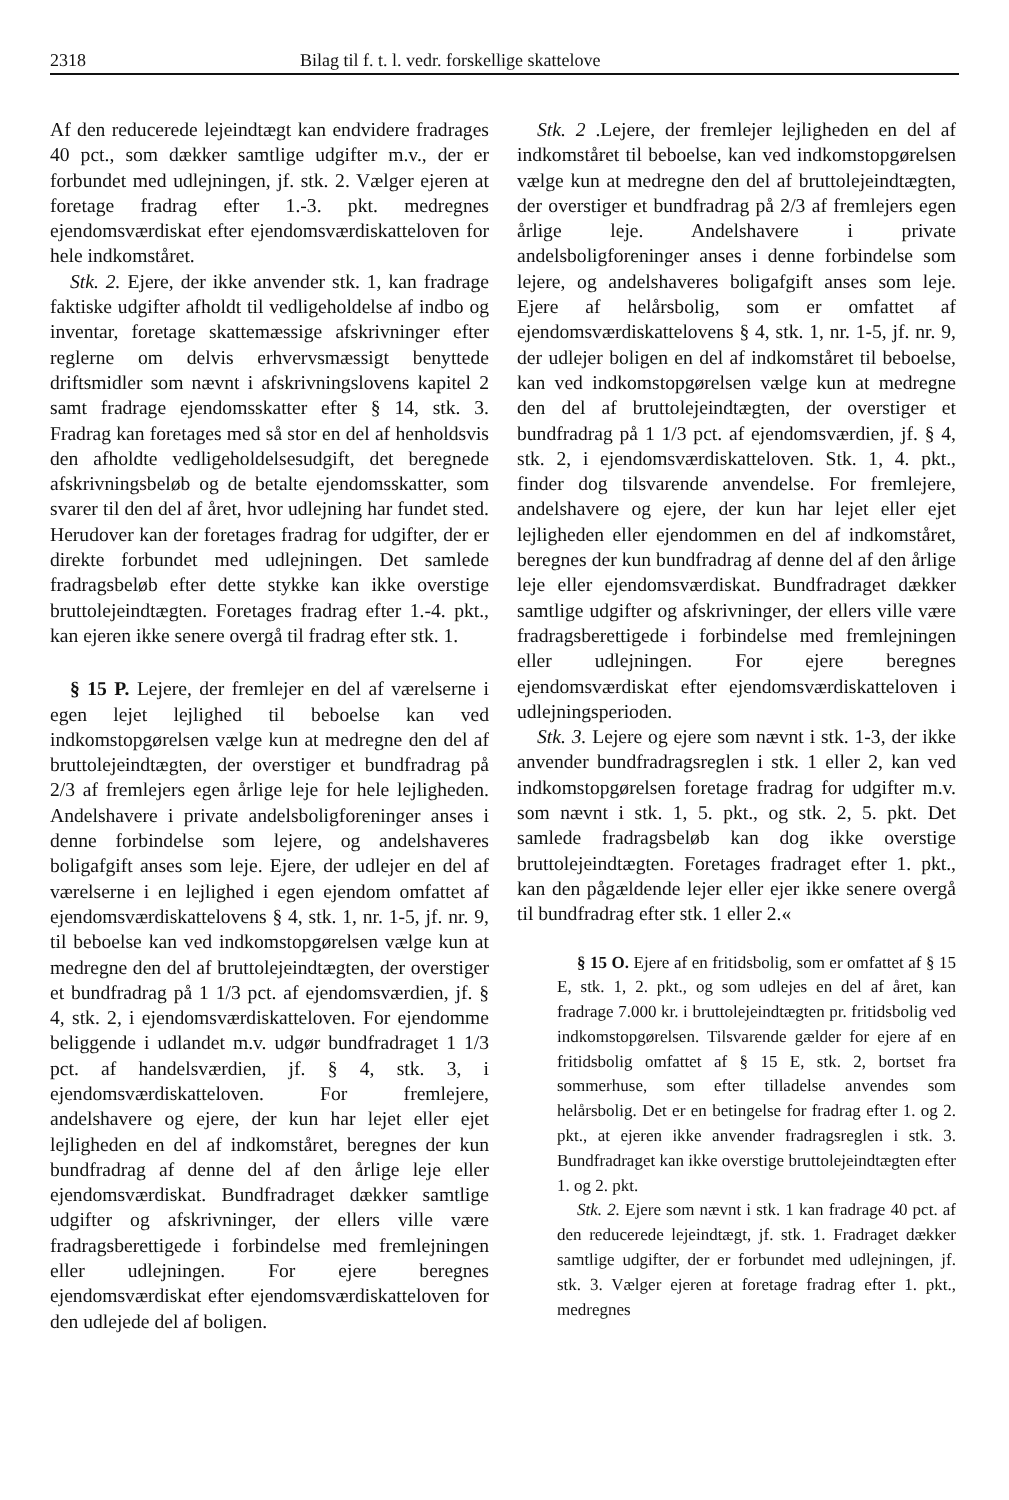2318 Bilag til f. t. l. vedr. forskellige skattelove
Af den reducerede lejeindtægt kan endvidere fradrages 40 pct., som dækker samtlige udgifter m.v., der er forbundet med udlejningen, jf. stk. 2. Vælger ejeren at foretage fradrag efter 1.-3. pkt. medregnes ejendomsværdiskat efter ejendomsværdiskatteloven for hele indkomståret.
Stk. 2. Ejere, der ikke anvender stk. 1, kan fradrage faktiske udgifter afholdt til vedligeholdelse af indbo og inventar, foretage skattemæssige afskrivninger efter reglerne om delvis erhvervsmæssigt benyttede driftsmidler som nævnt i afskrivningslovens kapitel 2 samt fradrage ejendomsskatter efter § 14, stk. 3. Fradrag kan foretages med så stor en del af henholdsvis den afholdte vedligeholdelsesudgift, det beregnede afskrivningsbeløb og de betalte ejendomsskatter, som svarer til den del af året, hvor udlejning har fundet sted. Herudover kan der foretages fradrag for udgifter, der er direkte forbundet med udlejningen. Det samlede fradragsbeløb efter dette stykke kan ikke overstige bruttolejeindtægten. Foretages fradrag efter 1.-4. pkt., kan ejeren ikke senere overgå til fradrag efter stk. 1.
§ 15 P. Lejere, der fremlejer en del af værelserne i egen lejet lejlighed til beboelse kan ved indkomstopgørelsen vælge kun at medregne den del af bruttolejeindtægten, der overstiger et bundfradrag på 2/3 af fremlejers egen årlige leje for hele lejligheden. Andelshavere i private andelsboligforeninger anses i denne forbindelse som lejere, og andelshaveres boligafgift anses som leje. Ejere, der udlejer en del af værelserne i en lejlighed i egen ejendom omfattet af ejendomsværdiskattelovens § 4, stk. 1, nr. 1-5, jf. nr. 9, til beboelse kan ved indkomstopgørelsen vælge kun at medregne den del af bruttolejeindtægten, der overstiger et bundfradrag på 1 1/3 pct. af ejendomsværdien, jf. § 4, stk. 2, i ejendomsværdiskatteloven. For ejendomme beliggende i udlandet m.v. udgør bundfradraget 1 1/3 pct. af handelsværdien, jf. § 4, stk. 3, i ejendomsværdiskatteloven. For fremlejere, andelshavere og ejere, der kun har lejet eller ejet lejligheden en del af indkomståret, beregnes der kun bundfradrag af denne del af den årlige leje eller ejendomsværdiskat. Bundfradraget dækker samtlige udgifter og afskrivninger, der ellers ville være fradragsberettigede i forbindelse med fremlejningen eller udlejningen. For ejere beregnes ejendomsværdiskat efter ejendomsværdiskatteloven for den udlejede del af boligen.
Stk. 2 .Lejere, der fremlejer lejligheden en del af indkomståret til beboelse, kan ved indkomstopgørelsen vælge kun at medregne den del af bruttolejeindtægten, der overstiger et bundfradrag på 2/3 af fremlejers egen årlige leje. Andelshavere i private andelsboligforeninger anses i denne forbindelse som lejere, og andelshaveres boligafgift anses som leje. Ejere af helårsbolig, som er omfattet af ejendomsværdiskattelovens § 4, stk. 1, nr. 1-5, jf. nr. 9, der udlejer boligen en del af indkomståret til beboelse, kan ved indkomstopgørelsen vælge kun at medregne den del af bruttolejeindtægten, der overstiger et bundfradrag på 1 1/3 pct. af ejendomsværdien, jf. § 4, stk. 2, i ejendomsværdiskatteloven. Stk. 1, 4. pkt., finder dog tilsvarende anvendelse. For fremlejere, andelshavere og ejere, der kun har lejet eller ejet lejligheden eller ejendommen en del af indkomståret, beregnes der kun bundfradrag af denne del af den årlige leje eller ejendomsværdiskat. Bundfradraget dækker samtlige udgifter og afskrivninger, der ellers ville være fradragsberettigede i forbindelse med fremlejningen eller udlejningen. For ejere beregnes ejendomsværdiskat efter ejendomsværdiskatteloven i udlejningsperioden.
Stk. 3. Lejere og ejere som nævnt i stk. 1-3, der ikke anvender bundfradragsreglen i stk. 1 eller 2, kan ved indkomstopgørelsen foretage fradrag for udgifter m.v. som nævnt i stk. 1, 5. pkt., og stk. 2, 5. pkt. Det samlede fradragsbeløb kan dog ikke overstige bruttolejeindtægten. Foretages fradraget efter 1. pkt., kan den pågældende lejer eller ejer ikke senere overgå til bundfradrag efter stk. 1 eller 2.«
§ 15 O. Ejere af en fritidsbolig, som er omfattet af § 15 E, stk. 1, 2. pkt., og som udlejes en del af året, kan fradrage 7.000 kr. i bruttolejeindtægten pr. fritidsbolig ved indkomstopgørelsen. Tilsvarende gælder for ejere af en fritidsbolig omfattet af § 15 E, stk. 2, bortset fra sommerhuse, som efter tilladelse anvendes som helårsbolig. Det er en betingelse for fradrag efter 1. og 2. pkt., at ejeren ikke anvender fradragsreglen i stk. 3. Bundfradraget kan ikke overstige bruttolejeindtægten efter 1. og 2. pkt.
Stk. 2. Ejere som nævnt i stk. 1 kan fradrage 40 pct. af den reducerede lejeindtægt, jf. stk. 1. Fradraget dækker samtlige udgifter, der er forbundet med udlejningen, jf. stk. 3. Vælger ejeren at foretage fradrag efter 1. pkt., medregnes